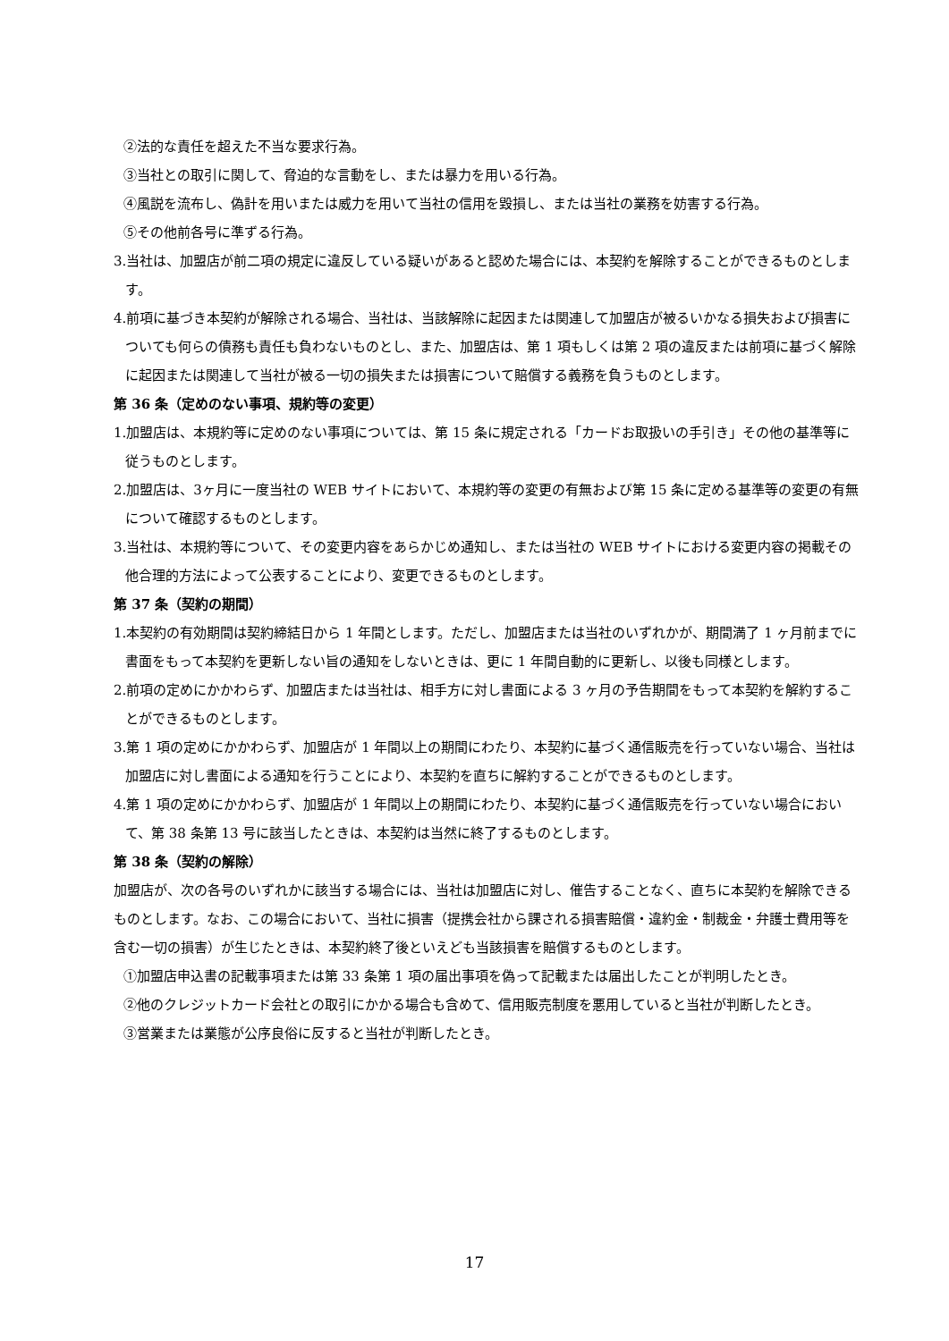②法的な責任を超えた不当な要求行為。
③当社との取引に関して、脅迫的な言動をし、または暴力を用いる行為。
④風説を流布し、偽計を用いまたは威力を用いて当社の信用を毀損し、または当社の業務を妨害する行為。
⑤その他前各号に準ずる行為。
3.当社は、加盟店が前二項の規定に違反している疑いがあると認めた場合には、本契約を解除することができるものとします。
4.前項に基づき本契約が解除される場合、当社は、当該解除に起因または関連して加盟店が被るいかなる損失および損害についても何らの債務も責任も負わないものとし、また、加盟店は、第 1 項もしくは第 2 項の違反または前項に基づく解除に起因または関連して当社が被る一切の損失または損害について賠償する義務を負うものとします。
第 36 条（定めのない事項、規約等の変更）
1.加盟店は、本規約等に定めのない事項については、第 15 条に規定される「カードお取扱いの手引き」その他の基準等に従うものとします。
2.加盟店は、3ヶ月に一度当社の WEB サイトにおいて、本規約等の変更の有無および第 15 条に定める基準等の変更の有無について確認するものとします。
3.当社は、本規約等について、その変更内容をあらかじめ通知し、または当社の WEB サイトにおける変更内容の掲載その他合理的方法によって公表することにより、変更できるものとします。
第 37 条（契約の期間）
1.本契約の有効期間は契約締結日から 1 年間とします。ただし、加盟店または当社のいずれかが、期間満了 1 ヶ月前までに書面をもって本契約を更新しない旨の通知をしないときは、更に 1 年間自動的に更新し、以後も同様とします。
2.前項の定めにかかわらず、加盟店または当社は、相手方に対し書面による 3 ヶ月の予告期間をもって本契約を解約することができるものとします。
3.第 1 項の定めにかかわらず、加盟店が 1 年間以上の期間にわたり、本契約に基づく通信販売を行っていない場合、当社は加盟店に対し書面による通知を行うことにより、本契約を直ちに解約することができるものとします。
4.第 1 項の定めにかかわらず、加盟店が 1 年間以上の期間にわたり、本契約に基づく通信販売を行っていない場合において、第 38 条第 13 号に該当したときは、本契約は当然に終了するものとします。
第 38 条（契約の解除）
加盟店が、次の各号のいずれかに該当する場合には、当社は加盟店に対し、催告することなく、直ちに本契約を解除できるものとします。なお、この場合において、当社に損害（提携会社から課される損害賠償・違約金・制裁金・弁護士費用等を含む一切の損害）が生じたときは、本契約終了後といえども当該損害を賠償するものとします。
①加盟店申込書の記載事項または第 33 条第 1 項の届出事項を偽って記載または届出したことが判明したとき。
②他のクレジットカード会社との取引にかかる場合も含めて、信用販売制度を悪用していると当社が判断したとき。
③営業または業態が公序良俗に反すると当社が判断したとき。
17